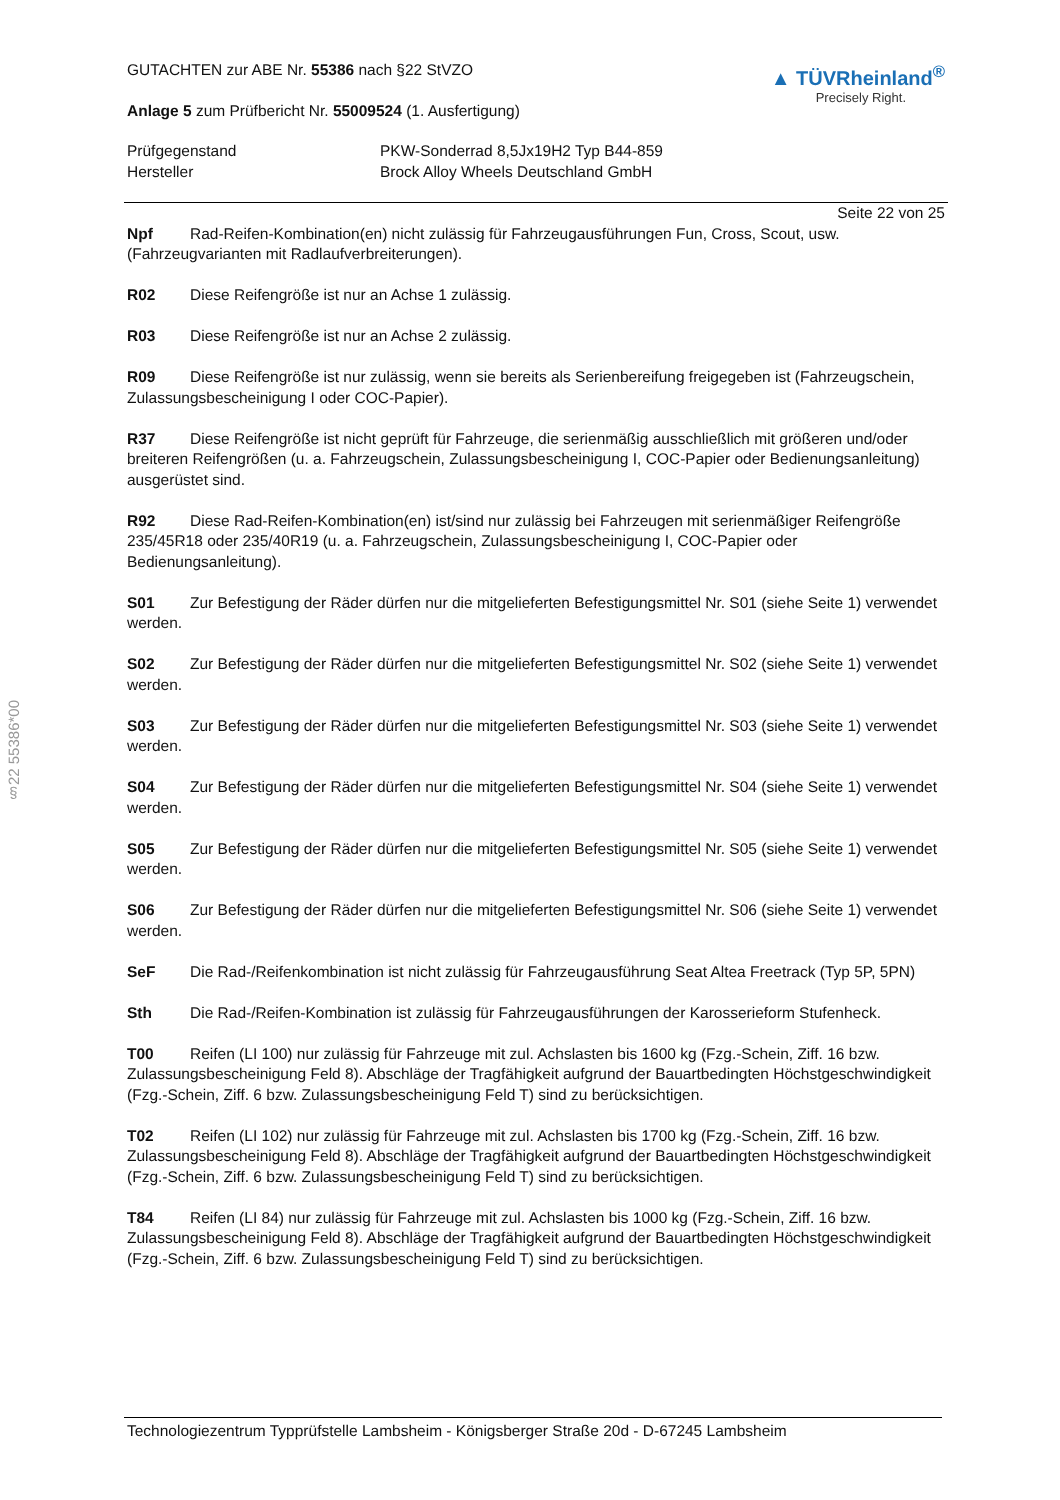§22 55386*00
GUTACHTEN zur ABE Nr. 55386 nach §22 StVZO
Anlage 5 zum Prüfbericht Nr. 55009524 (1. Ausfertigung)
▲ TÜVRheinland<sup>®</sup>
Precisely Right.
Prüfgegenstand
Hersteller
PKW-Sonderrad 8,5Jx19H2 Typ B44-859
Brock Alloy Wheels Deutschland GmbH
Seite 22 von 25
Npf Rad-Reifen-Kombination(en) nicht zulässig für Fahrzeugausführungen Fun, Cross, Scout, usw. (Fahrzeugvarianten mit Radlaufverbreiterungen).
R02 Diese Reifengröße ist nur an Achse 1 zulässig.
R03 Diese Reifengröße ist nur an Achse 2 zulässig.
R09 Diese Reifengröße ist nur zulässig, wenn sie bereits als Serienbereifung freigegeben ist (Fahrzeugschein, Zulassungsbescheinigung I oder COC-Papier).
R37 Diese Reifengröße ist nicht geprüft für Fahrzeuge, die serienmäßig ausschließlich mit größeren und/oder breiteren Reifengrößen (u. a. Fahrzeugschein, Zulassungsbescheinigung I, COC-Papier oder Bedienungsanleitung) ausgerüstet sind.
R92 Diese Rad-Reifen-Kombination(en) ist/sind nur zulässig bei Fahrzeugen mit serienmäßiger Reifengröße 235/45R18 oder 235/40R19 (u. a. Fahrzeugschein, Zulassungsbescheinigung I, COC-Papier oder Bedienungsanleitung).
S01 Zur Befestigung der Räder dürfen nur die mitgelieferten Befestigungsmittel Nr. S01 (siehe Seite 1) verwendet werden.
S02 Zur Befestigung der Räder dürfen nur die mitgelieferten Befestigungsmittel Nr. S02 (siehe Seite 1) verwendet werden.
S03 Zur Befestigung der Räder dürfen nur die mitgelieferten Befestigungsmittel Nr. S03 (siehe Seite 1) verwendet werden.
S04 Zur Befestigung der Räder dürfen nur die mitgelieferten Befestigungsmittel Nr. S04 (siehe Seite 1) verwendet werden.
S05 Zur Befestigung der Räder dürfen nur die mitgelieferten Befestigungsmittel Nr. S05 (siehe Seite 1) verwendet werden.
S06 Zur Befestigung der Räder dürfen nur die mitgelieferten Befestigungsmittel Nr. S06 (siehe Seite 1) verwendet werden.
SeF Die Rad-/Reifenkombination ist nicht zulässig für Fahrzeugausführung Seat Altea Freetrack (Typ 5P, 5PN)
Sth Die Rad-/Reifen-Kombination ist zulässig für Fahrzeugausführungen der Karosserieform Stufenheck.
T00 Reifen (LI 100) nur zulässig für Fahrzeuge mit zul. Achslasten bis 1600 kg (Fzg.-Schein, Ziff. 16 bzw. Zulassungsbescheinigung Feld 8). Abschläge der Tragfähigkeit aufgrund der Bauartbedingten Höchstgeschwindigkeit (Fzg.-Schein, Ziff. 6 bzw. Zulassungsbescheinigung Feld T) sind zu berücksichtigen.
T02 Reifen (LI 102) nur zulässig für Fahrzeuge mit zul. Achslasten bis 1700 kg (Fzg.-Schein, Ziff. 16 bzw. Zulassungsbescheinigung Feld 8). Abschläge der Tragfähigkeit aufgrund der Bauartbedingten Höchstgeschwindigkeit (Fzg.-Schein, Ziff. 6 bzw. Zulassungsbescheinigung Feld T) sind zu berücksichtigen.
T84 Reifen (LI 84) nur zulässig für Fahrzeuge mit zul. Achslasten bis 1000 kg (Fzg.-Schein, Ziff. 16 bzw. Zulassungsbescheinigung Feld 8). Abschläge der Tragfähigkeit aufgrund der Bauartbedingten Höchstgeschwindigkeit (Fzg.-Schein, Ziff. 6 bzw. Zulassungsbescheinigung Feld T) sind zu berücksichtigen.
Technologiezentrum Typprüfstelle Lambsheim - Königsberger Straße 20d - D-67245 Lambsheim